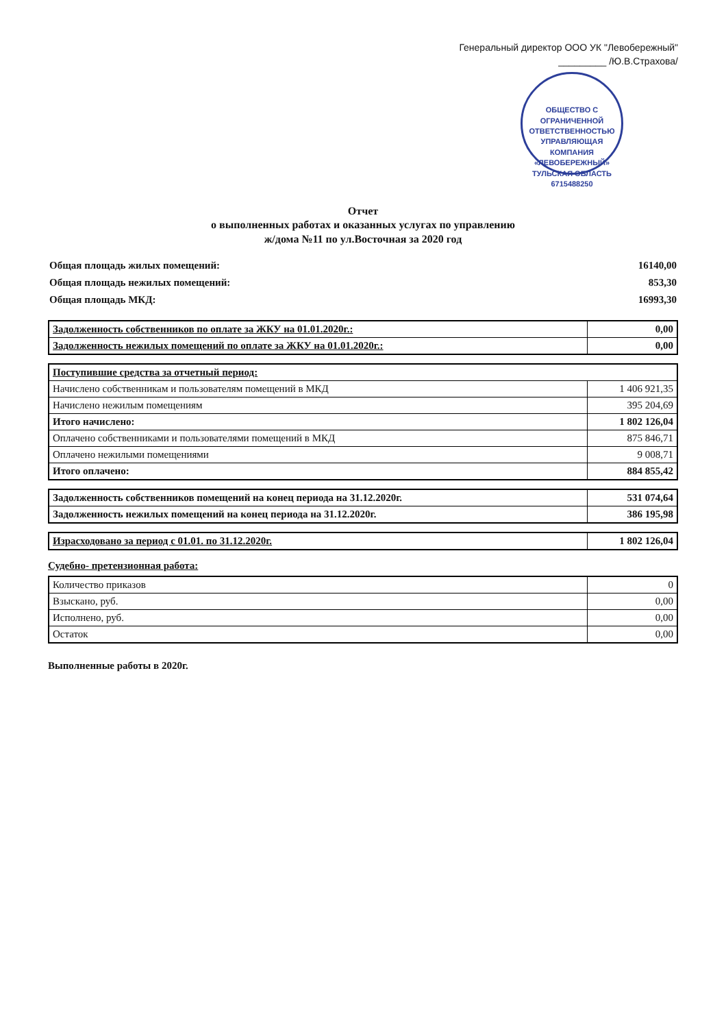Генеральный директор ООО УК "Левобережный"
_________ /Ю.В.Страхова/
ОБЩЕСТВО С ОГРАНИЧЕННОЙ ОТВЕТСТВЕННОСТЬЮ УПРАВЛЯЮЩАЯ КОМПАНИЯ «ЛЕВОБЕРЕЖНЫЙ» ТУЛЬСКАЯ ОБЛАСТЬ 6715488250
Отчет
о выполненных работах и оказанных услугах по управлению
ж/дома №11 по ул.Восточная за 2020 год
| Общая площадь жилых помещений: | 16140,00 |
| Общая площадь нежилых помещений: | 853,30 |
| Общая площадь МКД: | 16993,30 |
| Задолженность собственников по оплате за ЖКУ на 01.01.2020г.: | 0,00 |
| Задолженность нежилых помещений по оплате за ЖКУ на 01.01.2020г.: | 0,00 |
| Поступившие средства за отчетный период: | |
| Начислено собственникам и пользователям помещений в МКД | 1 406 921,35 |
| Начислено нежилым помещениям | 395 204,69 |
| Итого начислено: | 1 802 126,04 |
| Оплачено собственниками и пользователями помещений в МКД | 875 846,71 |
| Оплачено нежилыми помещениями | 9 008,71 |
| Итого оплачено: | 884 855,42 |
| Задолженность собственников помещений на конец периода на 31.12.2020г. | 531 074,64 |
| Задолженность нежилых помещений на конец периода на 31.12.2020г. | 386 195,98 |
| Израсходовано за период с 01.01. по 31.12.2020г. | 1 802 126,04 |
Судебно- претензионная работа:
| Количество приказов | 0 |
| Взыскано, руб. | 0,00 |
| Исполнено, руб. | 0,00 |
| Остаток | 0,00 |
Выполненные работы в 2020г.